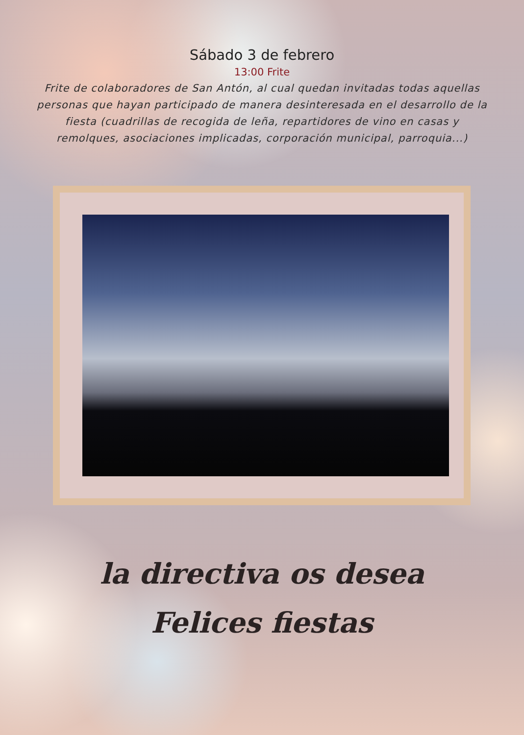Sábado 3 de febrero
13:00 Frite
Frite de colaboradores de San Antón, al cual quedan invitadas todas aquellas personas que hayan participado de manera desinteresada en el desarrollo de la fiesta (cuadrillas de recogida de leña, repartidores de vino en casas y remolques, asociaciones implicadas, corporación municipal, parroquia...)
la directiva os desea
Felices fiestas